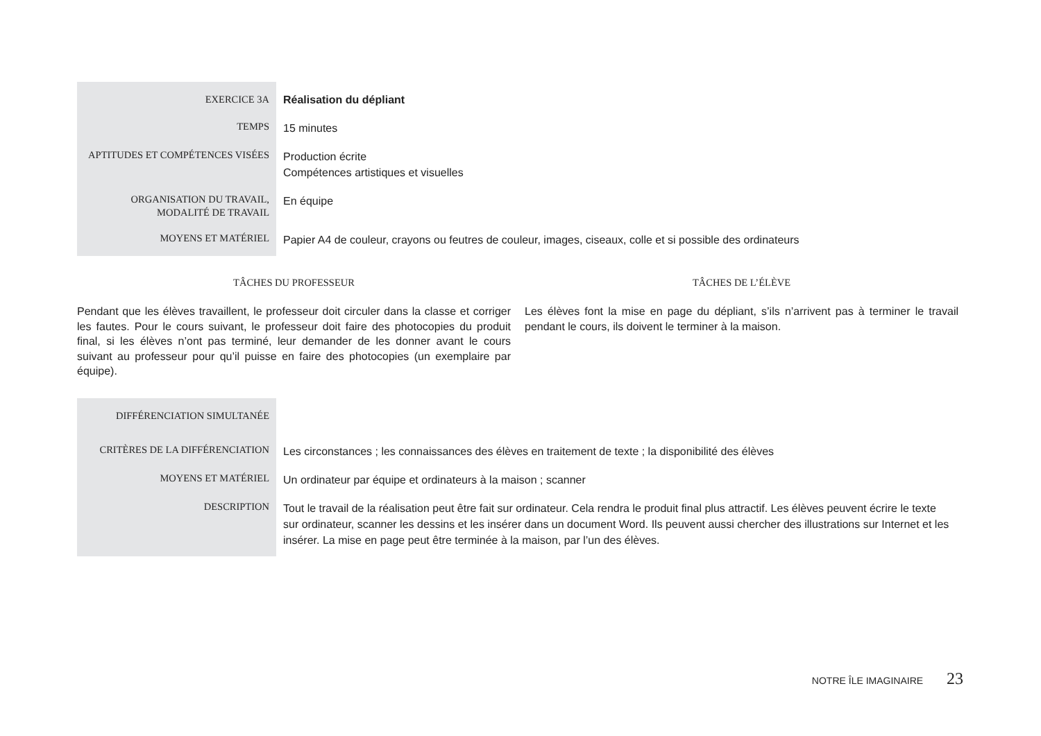| EXERCICE 3A | Réalisation du dépliant |
| TEMPS | 15 minutes |
| APTITUDES ET COMPÉTENCES VISÉES | Production écrite Compétences artistiques et visuelles |
| ORGANISATION DU TRAVAIL, MODALITÉ DE TRAVAIL | En équipe |
| MOYENS ET MATÉRIEL | Papier A4 de couleur, crayons ou feutres de couleur, images, ciseaux, colle et si possible des ordinateurs |
TÂCHES DU PROFESSEUR
Pendant que les élèves travaillent, le professeur doit circuler dans la classe et corriger les fautes. Pour le cours suivant, le professeur doit faire des photocopies du produit final, si les élèves n’ont pas terminé, leur demander de les donner avant le cours suivant au professeur pour qu’il puisse en faire des photocopies (un exemplaire par équipe).
TÂCHES DE L’ÉLÈVE
Les élèves font la mise en page du dépliant, s’ils n’arrivent pas à terminer le travail pendant le cours, ils doivent le terminer à la maison.
| DIFFÉRENCIATION SIMULTANÉE | |
| CRITÈRES DE LA DIFFÉRENCIATION | Les circonstances ; les connaissances des élèves en traitement de texte ; la disponibilité des élèves |
| MOYENS ET MATÉRIEL | Un ordinateur par équipe et ordinateurs à la maison ; scanner |
| DESCRIPTION | Tout le travail de la réalisation peut être fait sur ordinateur. Cela rendra le produit final plus attractif. Les élèves peuvent écrire le texte sur ordinateur, scanner les dessins et les insérer dans un document Word. Ils peuvent aussi chercher des illustrations sur Internet et les insérer. La mise en page peut être terminée à la maison, par l’un des élèves. |
NOTRE ÎLE IMAGINAIRE 23